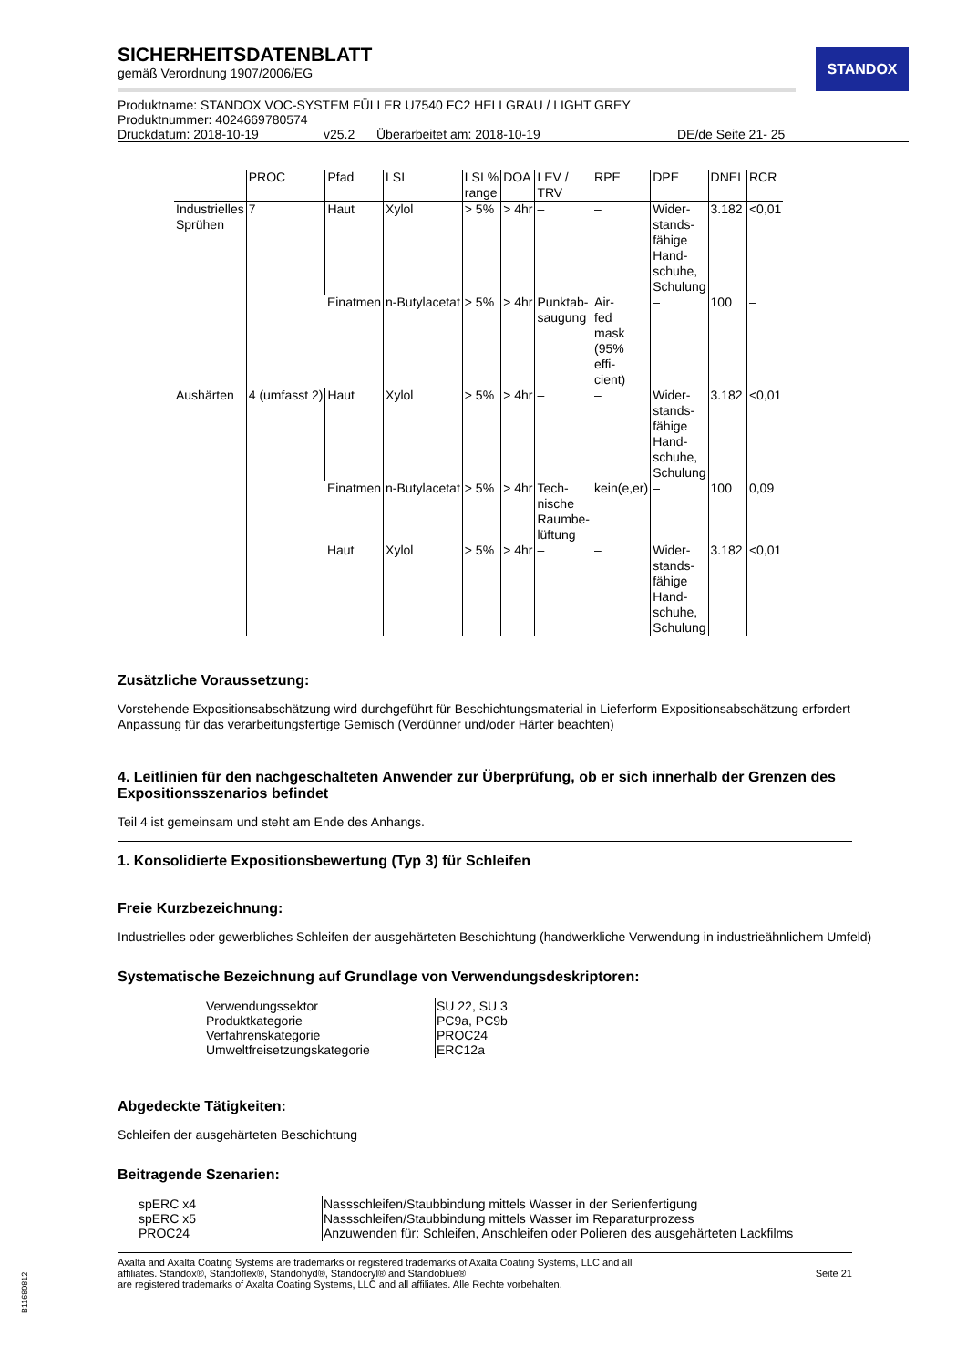STANDOX
SICHERHEITSDATENBLATT
gemäß Verordnung 1907/2006/EG
Produktname: STANDOX VOC-SYSTEM FÜLLER U7540 FC2 HELLGRAU / LIGHT GREY
Produktnummer: 4024669780574
Druckdatum: 2018-10-19 v25.2 Überarbeitet am: 2018-10-19 DE/de Seite 21- 25
| | PROC | Pfad | LSI | LSI % range | DOA | LEV / TRV | RPE | DPE | DNEL | RCR |
| --- | --- | --- | --- | --- | --- | --- | --- | --- | --- | --- |
| Industrielles Sprühen | 7 | Haut | Xylol | > 5% | > 4hr | – | – | Wider- stands- fähige Hand- schuhe, Schulung | 3.182 | <0,01 |
| | | Einatmen | n-Butylacetat | > 5% | > 4hr | Punktab- saugung | Air- fed mask (95% effi- cient) | – | 100 | – |
| Aushärten | 4 (umfasst 2) | Haut | Xylol | > 5% | > 4hr | – | – | Wider- stands- fähige Hand- schuhe, Schulung | 3.182 | <0,01 |
| | | Einatmen | n-Butylacetat | > 5% | > 4hr | Tech- nische Raumbe- lüftung | kein(e,er) | – | 100 | 0,09 |
| | | Haut | Xylol | > 5% | > 4hr | – | – | Wider- stands- fähige Hand- schuhe, Schulung | 3.182 | <0,01 |
Zusätzliche Voraussetzung:
Vorstehende Expositionsabschätzung wird durchgeführt für Beschichtungsmaterial in Lieferform Expositionsabschätzung erfordert Anpassung für das verarbeitungsfertige Gemisch (Verdünner und/oder Härter beachten)
4. Leitlinien für den nachgeschalteten Anwender zur Überprüfung, ob er sich innerhalb der Grenzen des Expositionsszenarios befindet
Teil 4 ist gemeinsam und steht am Ende des Anhangs.
1. Konsolidierte Expositionsbewertung (Typ 3) für Schleifen
Freie Kurzbezeichnung:
Industrielles oder gewerbliches Schleifen der ausgehärteten Beschichtung (handwerkliche Verwendung in industrieähnlichem Umfeld)
Systematische Bezeichnung auf Grundlage von Verwendungsdeskriptoren:
| Verwendungssektor Produktkategorie Verfahrenskategorie Umweltfreisetzungskategorie | SU 22, SU 3 PC9a, PC9b PROC24 ERC12a |
Abgedeckte Tätigkeiten:
Schleifen der ausgehärteten Beschichtung
Beitragende Szenarien:
| spERC x4 spERC x5 PROC24 | Nassschleifen/Staubbindung mittels Wasser in der Serienfertigung Nassschleifen/Staubbindung mittels Wasser im Reparaturprozess Anzuwenden für: Schleifen, Anschleifen oder Polieren des ausgehärteten Lackfilms |
Axalta and Axalta Coating Systems are trademarks or registered trademarks of Axalta Coating Systems, LLC and all
affiliates. Standox®, Standoflex®, Standohyd®, Standocryl® and Standoblue®
are registered trademarks of Axalta Coating Systems, LLC and all affiliates. Alle Rechte vorbehalten. Seite 21
B11680812